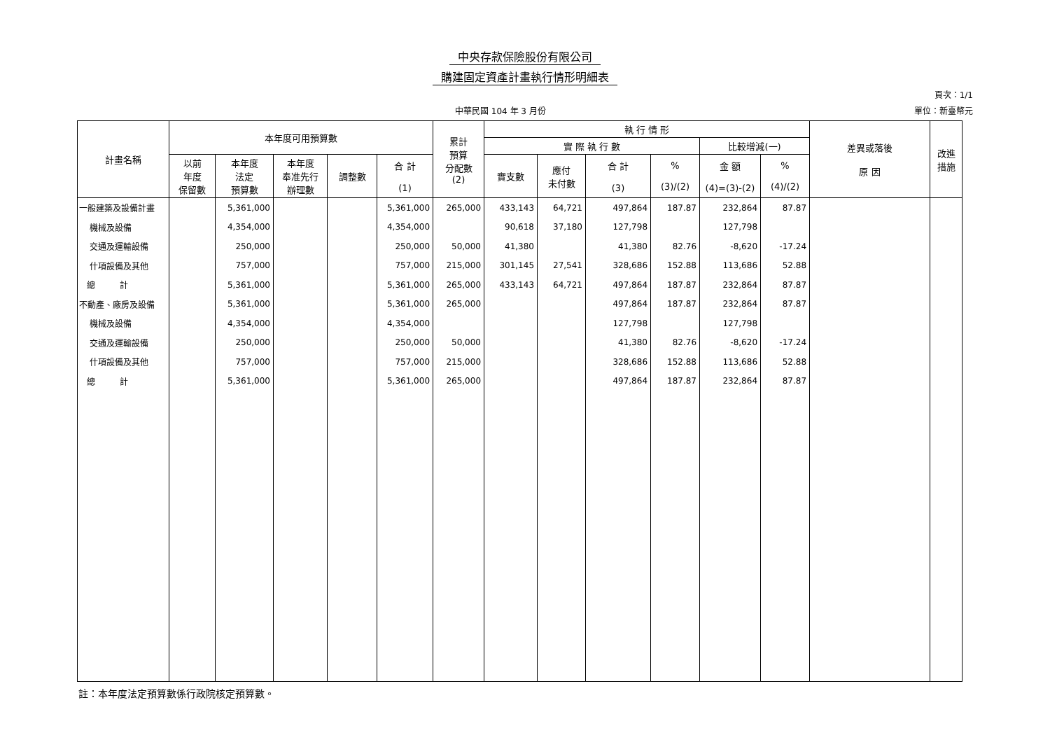中央存款保險股份有限公司
購建固定資產計畫執行情形明細表
頁次：1/1
中華民國 104 年 3 月份 單位：新臺幣元
| 計畫名稱 | 本年度可用預算數 | | | | | 累計 預算 分配數 (2) | 執 行 情 形 | | | | | | 差異或落後 原 因 | 改進 措施 |
| --- | --- | --- | --- | --- | --- | --- | --- | --- | --- | --- | --- | --- | --- | --- |
| | | | | | | | 實 際 執 行 數 | | | | 比較增減(一) | | | |
| | 以前 年度 保留數 | 本年度 法定 預算數 | 本年度 奉准先行 辦理數 | 調整數 | 合 計 (1) | | 實支數 | 應付 未付數 | 合 計 (3) | % (3)/(2) | 金 額 (4)=(3)-(2) | % (4)/(2) | | |
| 一般建築及設備計畫 | | 5,361,000 | | | 5,361,000 | 265,000 | 433,143 | 64,721 | 497,864 | 187.87 | 232,864 | 87.87 | | |
| 機械及設備 | | 4,354,000 | | | 4,354,000 | | 90,618 | 37,180 | 127,798 | | 127,798 | | | |
| 交通及運輸設備 | | 250,000 | | | 250,000 | 50,000 | 41,380 | | 41,380 | 82.76 | -8,620 | -17.24 | | |
| 什項設備及其他 | | 757,000 | | | 757,000 | 215,000 | 301,145 | 27,541 | 328,686 | 152.88 | 113,686 | 52.88 | | |
| 總 計 | | 5,361,000 | | | 5,361,000 | 265,000 | 433,143 | 64,721 | 497,864 | 187.87 | 232,864 | 87.87 | | |
| 不動產、廠房及設備 | | 5,361,000 | | | 5,361,000 | 265,000 | | | 497,864 | 187.87 | 232,864 | 87.87 | | |
| 機械及設備 | | 4,354,000 | | | 4,354,000 | | | | 127,798 | | 127,798 | | | |
| 交通及運輸設備 | | 250,000 | | | 250,000 | 50,000 | | | 41,380 | 82.76 | -8,620 | -17.24 | | |
| 什項設備及其他 | | 757,000 | | | 757,000 | 215,000 | | | 328,686 | 152.88 | 113,686 | 52.88 | | |
| 總 計 | | 5,361,000 | | | 5,361,000 | 265,000 | | | 497,864 | 187.87 | 232,864 | 87.87 | | |
註：本年度法定預算數係行政院核定預算數。